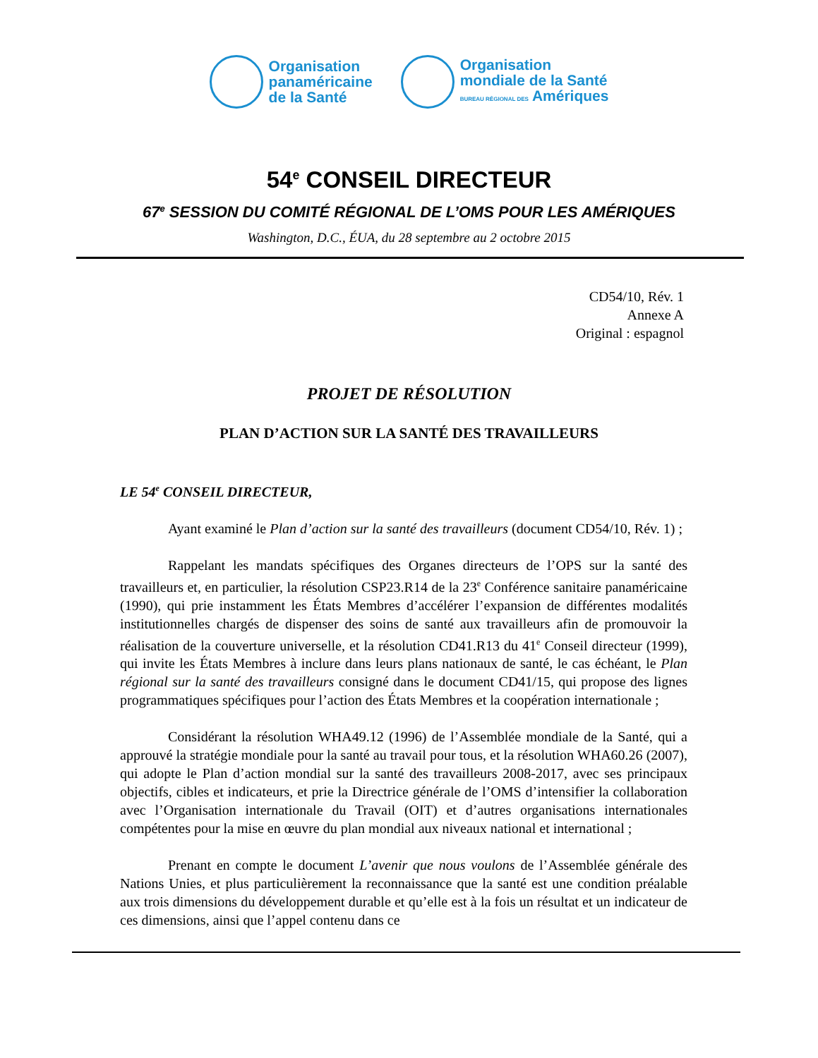Organisation
panaméricaine
de la Santé
Organisation
mondiale de la Santé
BUREAU RÉGIONAL DES Amériques
54<sup>e</sup> CONSEIL DIRECTEUR
67<sup>e</sup> SESSION DU COMITÉ RÉGIONAL DE L’OMS POUR LES AMÉRIQUES
Washington, D.C., ÉUA, du 28 septembre au 2 octobre 2015
CD54/10, Rév. 1
Annexe A
Original : espagnol
PROJET DE RÉSOLUTION
PLAN D’ACTION SUR LA SANTÉ DES TRAVAILLEURS
LE 54<sup>e</sup> CONSEIL DIRECTEUR,
Ayant examiné le Plan d’action sur la santé des travailleurs (document CD54/10, Rév. 1) ;
Rappelant les mandats spécifiques des Organes directeurs de l’OPS sur la santé des travailleurs et, en particulier, la résolution CSP23.R14 de la 23<sup>e</sup> Conférence sanitaire panaméricaine (1990), qui prie instamment les États Membres d’accélérer l’expansion de différentes modalités institutionnelles chargés de dispenser des soins de santé aux travailleurs afin de promouvoir la réalisation de la couverture universelle, et la résolution CD41.R13 du 41<sup>e</sup> Conseil directeur (1999), qui invite les États Membres à inclure dans leurs plans nationaux de santé, le cas échéant, le Plan régional sur la santé des travailleurs consigné dans le document CD41/15, qui propose des lignes programmatiques spécifiques pour l’action des États Membres et la coopération internationale ;
Considérant la résolution WHA49.12 (1996) de l’Assemblée mondiale de la Santé, qui a approuvé la stratégie mondiale pour la santé au travail pour tous, et la résolution WHA60.26 (2007), qui adopte le Plan d’action mondial sur la santé des travailleurs 2008-2017, avec ses principaux objectifs, cibles et indicateurs, et prie la Directrice générale de l’OMS d’intensifier la collaboration avec l’Organisation internationale du Travail (OIT) et d’autres organisations internationales compétentes pour la mise en œuvre du plan mondial aux niveaux national et international ;
Prenant en compte le document L’avenir que nous voulons de l’Assemblée générale des Nations Unies, et plus particulièrement la reconnaissance que la santé est une condition préalable aux trois dimensions du développement durable et qu’elle est à la fois un résultat et un indicateur de ces dimensions, ainsi que l’appel contenu dans ce